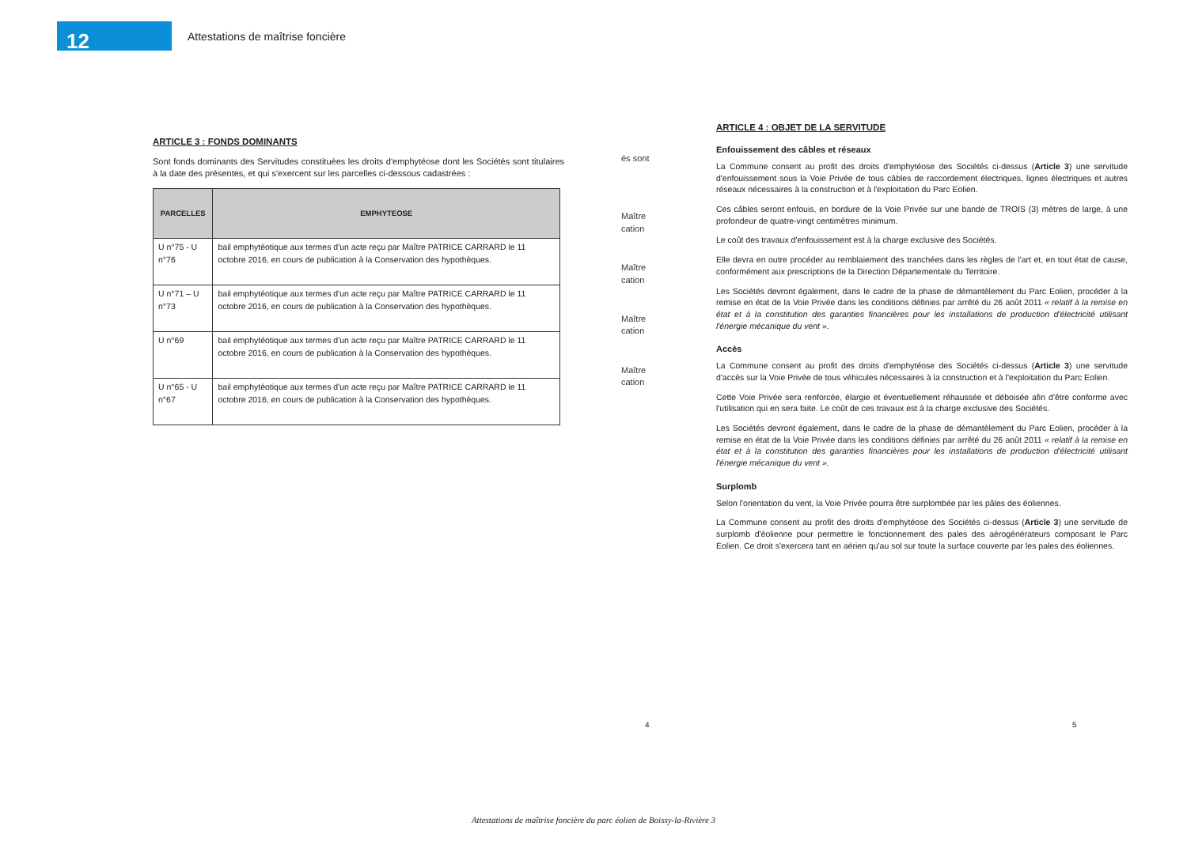12
Attestations de maîtrise foncière
ARTICLE 3 : FONDS DOMINANTS
Sont fonds dominants des Servitudes constituées les droits d'emphytéose dont les Sociétés sont titulaires à la date des présentes, et qui s'exercent sur les parcelles ci-dessous cadastrées :
| PARCELLES | EMPHYTEOSE |
| --- | --- |
| U n°75 - U n°76 | bail emphytéotique aux termes d'un acte reçu par Maître PATRICE CARRARD le 11 octobre 2016, en cours de publication à la Conservation des hypothèques. |
| U n°71 – U n°73 | bail emphytéotique aux termes d'un acte reçu par Maître PATRICE CARRARD le 11 octobre 2016, en cours de publication à la Conservation des hypothèques. |
| U n°69 | bail emphytéotique aux termes d'un acte reçu par Maître PATRICE CARRARD le 11 octobre 2016, en cours de publication à la Conservation des hypothèques. |
| U n°65 - U n°67 | bail emphytéotique aux termes d'un acte reçu par Maître PATRICE CARRARD le 11 octobre 2016, en cours de publication à la Conservation des hypothèques. |
és sont
Maître
cation
Maître
cation
Maître
cation
Maître
cation
ARTICLE 4 : OBJET DE LA SERVITUDE
Enfouissement des câbles et réseaux
La Commune consent au profit des droits d'emphytéose des Sociétés ci-dessus (Article 3) une servitude d'enfouissement sous la Voie Privée de tous câbles de raccordement électriques, lignes électriques et autres réseaux nécessaires à la construction et à l'exploitation du Parc Eolien.
Ces câbles seront enfouis, en bordure de la Voie Privée sur une bande de TROIS (3) mètres de large, à une profondeur de quatre-vingt centimètres minimum.
Le coût des travaux d'enfouissement est à la charge exclusive des Sociétés.
Elle devra en outre procéder au remblaiement des tranchées dans les règles de l'art et, en tout état de cause, conformément aux prescriptions de la Direction Départementale du Territoire.
Les Sociétés devront également, dans le cadre de la phase de démantèlement du Parc Eolien, procéder à la remise en état de la Voie Privée dans les conditions définies par arrêté du 26 août 2011 « relatif à la remise en état et à la constitution des garanties financières pour les installations de production d'électricité utilisant l'énergie mécanique du vent ».
Accès
La Commune consent au profit des droits d'emphytéose des Sociétés ci-dessus (Article 3) une servitude d'accès sur la Voie Privée de tous véhicules nécessaires à la construction et à l'exploitation du Parc Eolien.
Cette Voie Privée sera renforcée, élargie et éventuellement réhaussée et déboisée afin d'être conforme avec l'utilisation qui en sera faite. Le coût de ces travaux est à la charge exclusive des Sociétés.
Les Sociétés devront également, dans le cadre de la phase de démantèlement du Parc Eolien, procéder à la remise en état de la Voie Privée dans les conditions définies par arrêté du 26 août 2011 « relatif à la remise en état et à la constitution des garanties financières pour les installations de production d'électricité utilisant l'énergie mécanique du vent ».
Surplomb
Selon l'orientation du vent, la Voie Privée pourra être surplombée par les pâles des éoliennes.
La Commune consent au profit des droits d'emphytéose des Sociétés ci-dessus (Article 3) une servitude de surplomb d'éolienne pour permettre le fonctionnement des pales des aérogénérateurs composant le Parc Eolien. Ce droit s'exercera tant en aérien qu'au sol sur toute la surface couverte par les pales des éoliennes.
4 5
Attestations de maîtrise foncière du parc éolien de Boissy-la-Rivière 3